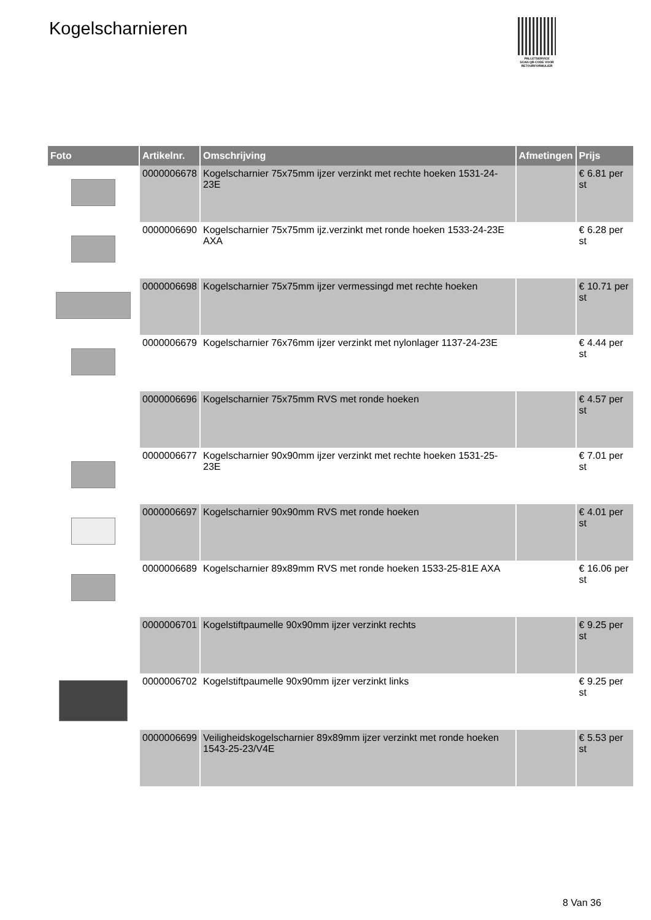Kogelscharnieren
PALLETSERVICE
SCAN QR-CODE VOOR RETOURFORMULIER
| Foto | Artikelnr. | Omschrijving | Afmetingen | Prijs |
| --- | --- | --- | --- | --- |
| | 0000006678 | Kogelscharnier 75x75mm ijzer verzinkt met rechte hoeken 1531-24-23E | | € 6.81 per st |
| | 0000006690 | Kogelscharnier 75x75mm ijz.verzinkt met ronde hoeken 1533-24-23E AXA | | € 6.28 per st |
| | 0000006698 | Kogelscharnier 75x75mm ijzer vermessingd met rechte hoeken | | € 10.71 per st |
| | 0000006679 | Kogelscharnier 76x76mm ijzer verzinkt met nylonlager 1137-24-23E | | € 4.44 per st |
| | 0000006696 | Kogelscharnier 75x75mm RVS met ronde hoeken | | € 4.57 per st |
| | 0000006677 | Kogelscharnier 90x90mm ijzer verzinkt met rechte hoeken 1531-25-23E | | € 7.01 per st |
| | 0000006697 | Kogelscharnier 90x90mm RVS met ronde hoeken | | € 4.01 per st |
| | 0000006689 | Kogelscharnier 89x89mm RVS met ronde hoeken 1533-25-81E AXA | | € 16.06 per st |
| | 0000006701 | Kogelstiftpaumelle 90x90mm ijzer verzinkt rechts | | € 9.25 per st |
| | 0000006702 | Kogelstiftpaumelle 90x90mm ijzer verzinkt links | | € 9.25 per st |
| | 0000006699 | Veiligheidskogelscharnier 89x89mm ijzer verzinkt met ronde hoeken 1543-25-23/V4E | | € 5.53 per st |
8 Van 36